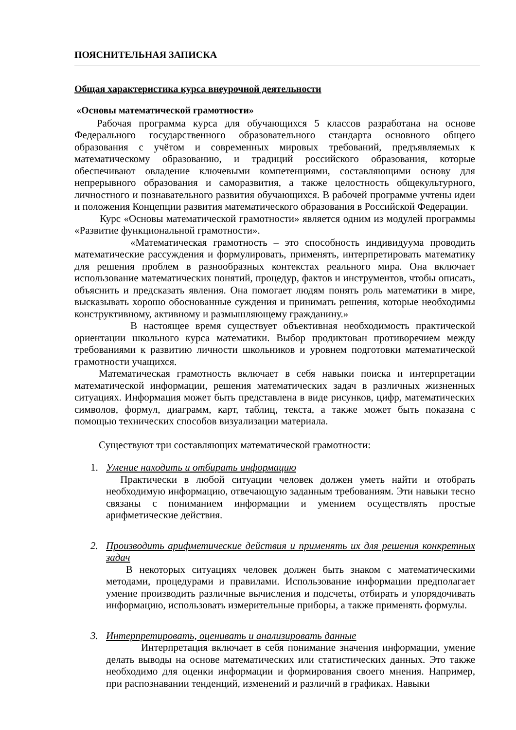ПОЯСНИТЕЛЬНАЯ ЗАПИСКА
Общая характеристика курса внеурочной деятельности
«Основы математической грамотности»
Рабочая программа курса для обучающихся 5 классов разработана на основе Федерального государственного образовательного стандарта основного общего образования с учётом и современных мировых требований, предъявляемых к математическому образованию, и традиций российского образования, которые обеспечивают овладение ключевыми компетенциями, составляющими основу для непрерывного образования и саморазвития, а также целостность общекультурного, личностного и познавательного развития обучающихся. В рабочей программе учтены идеи и положения Концепции развития математического образования в Российской Федерации.
Курс «Основы математической грамотности» является одним из модулей программы «Развитие функциональной грамотности».
«Математическая грамотность – это способность индивидуума проводить математические рассуждения и формулировать, применять, интерпретировать математику для решения проблем в разнообразных контекстах реального мира. Она включает использование математических понятий, процедур, фактов и инструментов, чтобы описать, объяснить и предсказать явления. Она помогает людям понять роль математики в мире, высказывать хорошо обоснованные суждения и принимать решения, которые необходимы конструктивному, активному и размышляющему гражданину.»
В настоящее время существует объективная необходимость практической ориентации школьного курса математики. Выбор продиктован противоречием между требованиями к развитию личности школьников и уровнем подготовки математической грамотности учащихся.
Математическая грамотность включает в себя навыки поиска и интерпретации математической информации, решения математических задач в различных жизненных ситуациях. Информация может быть представлена в виде рисунков, цифр, математических символов, формул, диаграмм, карт, таблиц, текста, а также может быть показана с помощью технических способов визуализации материала.
Существуют три составляющих математической грамотности:
1. Умение находить и отбирать информацию
Практически в любой ситуации человек должен уметь найти и отобрать необходимую информацию, отвечающую заданным требованиям. Эти навыки тесно связаны с пониманием информации и умением осуществлять простые арифметические действия.
2. Производить арифметические действия и применять их для решения конкретных задач
В некоторых ситуациях человек должен быть знаком с математическими методами, процедурами и правилами. Использование информации предполагает умение производить различные вычисления и подсчеты, отбирать и упорядочивать информацию, использовать измерительные приборы, а также применять формулы.
3. Интерпретировать, оценивать и анализировать данные
Интерпретация включает в себя понимание значения информации, умение делать выводы на основе математических или статистических данных. Это также необходимо для оценки информации и формирования своего мнения. Например, при распознавании тенденций, изменений и различий в графиках. Навыки